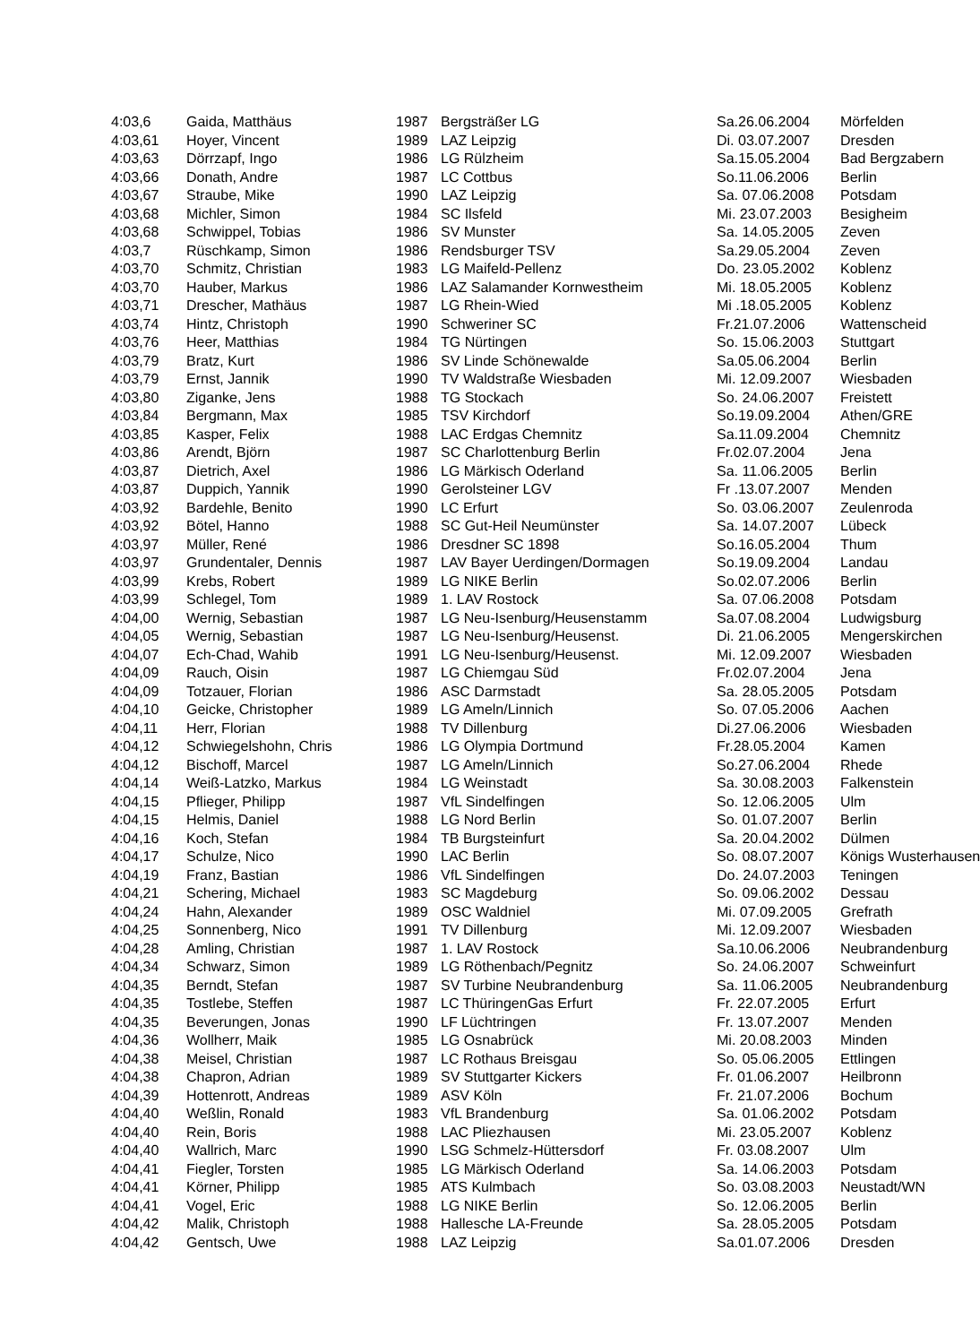| 4:03,6 | Gaida, Matthäus | 1987 | Bergsträßer LG | Sa.26.06.2004 | Mörfelden |
| 4:03,61 | Hoyer, Vincent | 1989 | LAZ Leipzig | Di. 03.07.2007 | Dresden |
| 4:03,63 | Dörrzapf, Ingo | 1986 | LG Rülzheim | Sa.15.05.2004 | Bad Bergzabern |
| 4:03,66 | Donath, Andre | 1987 | LC Cottbus | So.11.06.2006 | Berlin |
| 4:03,67 | Straube, Mike | 1990 | LAZ Leipzig | Sa. 07.06.2008 | Potsdam |
| 4:03,68 | Michler, Simon | 1984 | SC Ilsfeld | Mi. 23.07.2003 | Besigheim |
| 4:03,68 | Schwippel, Tobias | 1986 | SV Munster | Sa. 14.05.2005 | Zeven |
| 4:03,7 | Rüschkamp, Simon | 1986 | Rendsburger TSV | Sa.29.05.2004 | Zeven |
| 4:03,70 | Schmitz, Christian | 1983 | LG Maifeld-Pellenz | Do. 23.05.2002 | Koblenz |
| 4:03,70 | Hauber, Markus | 1986 | LAZ Salamander Kornwestheim | Mi. 18.05.2005 | Koblenz |
| 4:03,71 | Drescher, Mathäus | 1987 | LG Rhein-Wied | Mi .18.05.2005 | Koblenz |
| 4:03,74 | Hintz, Christoph | 1990 | Schweriner SC | Fr.21.07.2006 | Wattenscheid |
| 4:03,76 | Heer, Matthias | 1984 | TG Nürtingen | So. 15.06.2003 | Stuttgart |
| 4:03,79 | Bratz, Kurt | 1986 | SV Linde Schönewalde | Sa.05.06.2004 | Berlin |
| 4:03,79 | Ernst, Jannik | 1990 | TV Waldstraße Wiesbaden | Mi. 12.09.2007 | Wiesbaden |
| 4:03,80 | Ziganke, Jens | 1988 | TG Stockach | So. 24.06.2007 | Freistett |
| 4:03,84 | Bergmann, Max | 1985 | TSV Kirchdorf | So.19.09.2004 | Athen/GRE |
| 4:03,85 | Kasper, Felix | 1988 | LAC Erdgas Chemnitz | Sa.11.09.2004 | Chemnitz |
| 4:03,86 | Arendt, Björn | 1987 | SC Charlottenburg Berlin | Fr.02.07.2004 | Jena |
| 4:03,87 | Dietrich, Axel | 1986 | LG Märkisch Oderland | Sa. 11.06.2005 | Berlin |
| 4:03,87 | Duppich, Yannik | 1990 | Gerolsteiner LGV | Fr .13.07.2007 | Menden |
| 4:03,92 | Bardehle, Benito | 1990 | LC Erfurt | So. 03.06.2007 | Zeulenroda |
| 4:03,92 | Bötel, Hanno | 1988 | SC Gut-Heil Neumünster | Sa. 14.07.2007 | Lübeck |
| 4:03,97 | Müller, René | 1986 | Dresdner SC 1898 | So.16.05.2004 | Thum |
| 4:03,97 | Grundentaler, Dennis | 1987 | LAV Bayer Uerdingen/Dormagen | So.19.09.2004 | Landau |
| 4:03,99 | Krebs, Robert | 1989 | LG NIKE Berlin | So.02.07.2006 | Berlin |
| 4:03,99 | Schlegel, Tom | 1989 | 1. LAV Rostock | Sa. 07.06.2008 | Potsdam |
| 4:04,00 | Wernig, Sebastian | 1987 | LG Neu-Isenburg/Heusenstamm | Sa.07.08.2004 | Ludwigsburg |
| 4:04,05 | Wernig, Sebastian | 1987 | LG Neu-Isenburg/Heusenst. | Di. 21.06.2005 | Mengerskirchen |
| 4:04,07 | Ech-Chad, Wahib | 1991 | LG Neu-Isenburg/Heusenst. | Mi. 12.09.2007 | Wiesbaden |
| 4:04,09 | Rauch, Oisin | 1987 | LG Chiemgau Süd | Fr.02.07.2004 | Jena |
| 4:04,09 | Totzauer, Florian | 1986 | ASC Darmstadt | Sa. 28.05.2005 | Potsdam |
| 4:04,10 | Geicke, Christopher | 1989 | LG Ameln/Linnich | So. 07.05.2006 | Aachen |
| 4:04,11 | Herr, Florian | 1988 | TV Dillenburg | Di.27.06.2006 | Wiesbaden |
| 4:04,12 | Schwiegelshohn, Chris | 1986 | LG Olympia Dortmund | Fr.28.05.2004 | Kamen |
| 4:04,12 | Bischoff, Marcel | 1987 | LG Ameln/Linnich | So.27.06.2004 | Rhede |
| 4:04,14 | Weiß-Latzko, Markus | 1984 | LG Weinstadt | Sa. 30.08.2003 | Falkenstein |
| 4:04,15 | Pflieger, Philipp | 1987 | VfL Sindelfingen | So. 12.06.2005 | Ulm |
| 4:04,15 | Helmis, Daniel | 1988 | LG Nord Berlin | So. 01.07.2007 | Berlin |
| 4:04,16 | Koch, Stefan | 1984 | TB Burgsteinfurt | Sa. 20.04.2002 | Dülmen |
| 4:04,17 | Schulze, Nico | 1990 | LAC Berlin | So. 08.07.2007 | Königs Wusterhausen |
| 4:04,19 | Franz, Bastian | 1986 | VfL Sindelfingen | Do. 24.07.2003 | Teningen |
| 4:04,21 | Schering, Michael | 1983 | SC Magdeburg | So. 09.06.2002 | Dessau |
| 4:04,24 | Hahn, Alexander | 1989 | OSC Waldniel | Mi. 07.09.2005 | Grefrath |
| 4:04,25 | Sonnenberg, Nico | 1991 | TV Dillenburg | Mi. 12.09.2007 | Wiesbaden |
| 4:04,28 | Amling, Christian | 1987 | 1. LAV Rostock | Sa.10.06.2006 | Neubrandenburg |
| 4:04,34 | Schwarz, Simon | 1989 | LG Röthenbach/Pegnitz | So. 24.06.2007 | Schweinfurt |
| 4:04,35 | Berndt, Stefan | 1987 | SV Turbine Neubrandenburg | Sa. 11.06.2005 | Neubrandenburg |
| 4:04,35 | Tostlebe, Steffen | 1987 | LC ThüringenGas Erfurt | Fr. 22.07.2005 | Erfurt |
| 4:04,35 | Beverungen, Jonas | 1990 | LF Lüchtringen | Fr. 13.07.2007 | Menden |
| 4:04,36 | Wollherr, Maik | 1985 | LG Osnabrück | Mi. 20.08.2003 | Minden |
| 4:04,38 | Meisel, Christian | 1987 | LC Rothaus Breisgau | So. 05.06.2005 | Ettlingen |
| 4:04,38 | Chapron, Adrian | 1989 | SV Stuttgarter Kickers | Fr. 01.06.2007 | Heilbronn |
| 4:04,39 | Hottenrott, Andreas | 1989 | ASV Köln | Fr. 21.07.2006 | Bochum |
| 4:04,40 | Weßlin, Ronald | 1983 | VfL Brandenburg | Sa. 01.06.2002 | Potsdam |
| 4:04,40 | Rein, Boris | 1988 | LAC Pliezhausen | Mi. 23.05.2007 | Koblenz |
| 4:04,40 | Wallrich, Marc | 1990 | LSG Schmelz-Hüttersdorf | Fr. 03.08.2007 | Ulm |
| 4:04,41 | Fiegler, Torsten | 1985 | LG Märkisch Oderland | Sa. 14.06.2003 | Potsdam |
| 4:04,41 | Körner, Philipp | 1985 | ATS Kulmbach | So. 03.08.2003 | Neustadt/WN |
| 4:04,41 | Vogel, Eric | 1988 | LG NIKE Berlin | So. 12.06.2005 | Berlin |
| 4:04,42 | Malik, Christoph | 1988 | Hallesche LA-Freunde | Sa. 28.05.2005 | Potsdam |
| 4:04,42 | Gentsch, Uwe | 1988 | LAZ Leipzig | Sa.01.07.2006 | Dresden |